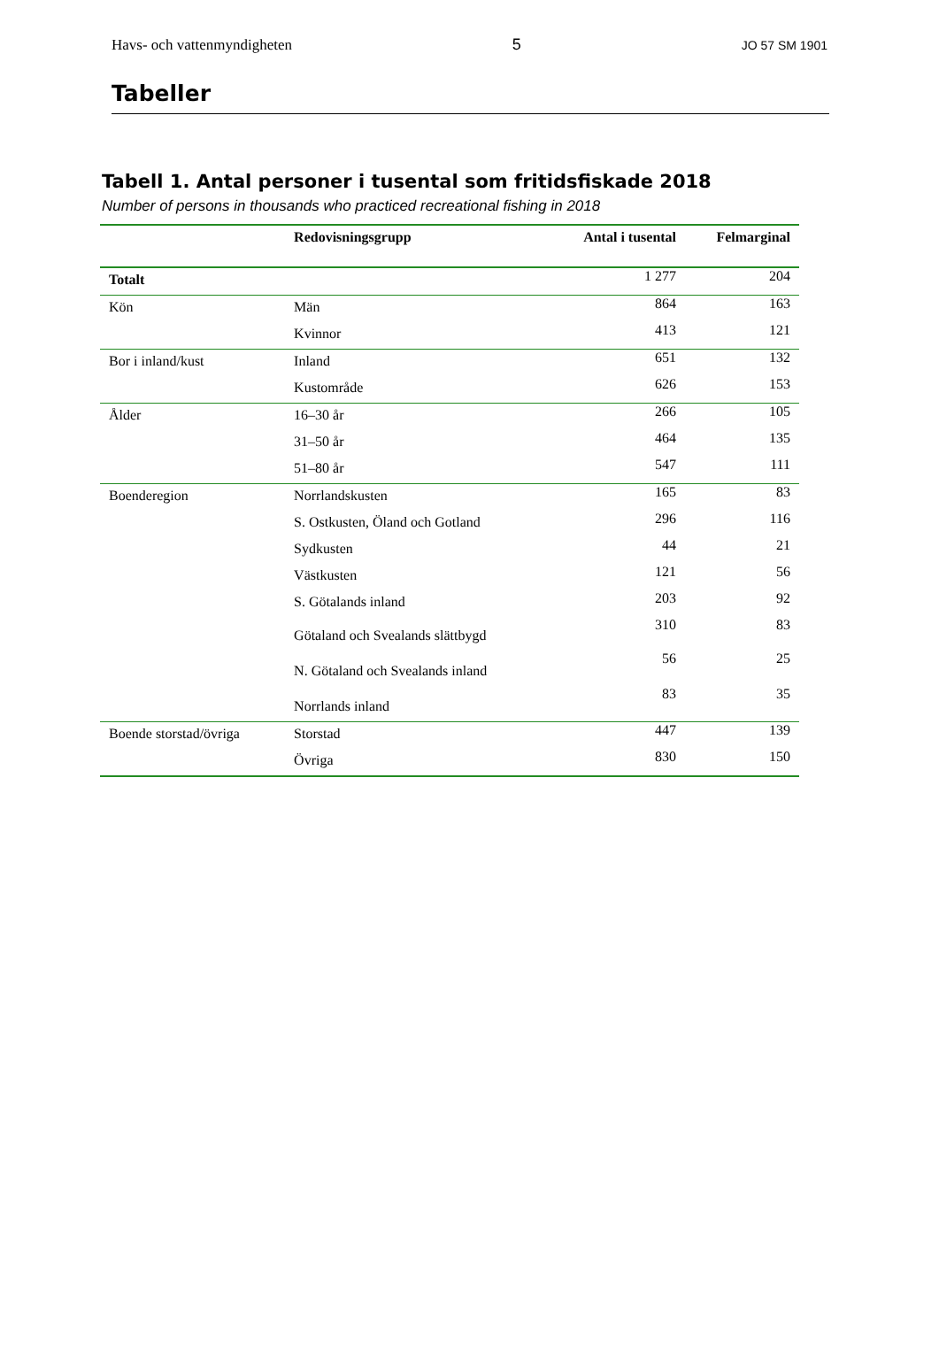Havs- och vattenmyndigheten 5 JO 57 SM 1901
Tabeller
Tabell 1. Antal personer i tusental som fritidsfiskade 2018
Number of persons in thousands who practiced recreational fishing in 2018
| | Redovisningsgrupp | Antal i tusental | Felmarginal |
| --- | --- | --- | --- |
| Totalt | | 1 277 | 204 |
| Kön | Män | 864 | 163 |
| | Kvinnor | 413 | 121 |
| Bor i inland/kust | Inland | 651 | 132 |
| | Kustområde | 626 | 153 |
| Ålder | 16–30 år | 266 | 105 |
| | 31–50 år | 464 | 135 |
| | 51–80 år | 547 | 111 |
| Boenderegion | Norrlandskusten | 165 | 83 |
| | S. Ostkusten, Öland och Gotland | 296 | 116 |
| | Sydkusten | 44 | 21 |
| | Västkusten | 121 | 56 |
| | S. Götalands inland | 203 | 92 |
| | Götaland och Svealands slättbygd | 310 | 83 |
| | N. Götaland och Svealands inland | 56 | 25 |
| | Norrlands inland | 83 | 35 |
| Boende storstad/övriga | Storstad | 447 | 139 |
| | Övriga | 830 | 150 |